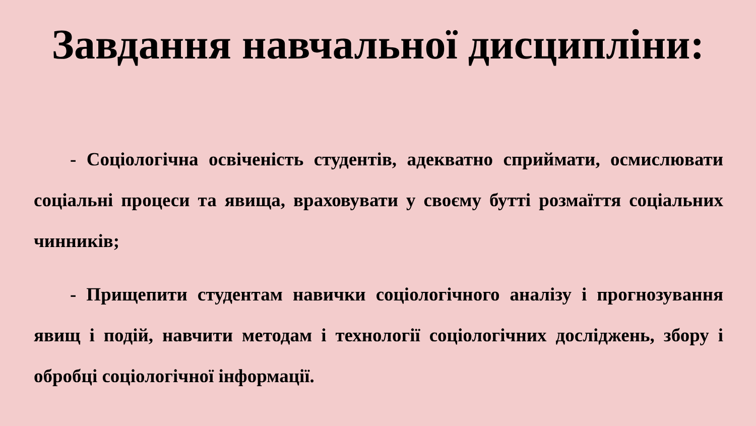Завдання навчальної дисципліни:
- Соціологічна освіченість студентів, адекватно сприймати, осмислювати соціальні процеси та явища, враховувати у своєму бутті розмаїття соціальних чинників;
- Прищепити студентам навички соціологічного аналізу і прогнозування явищ і подій, навчити методам і технології соціологічних досліджень, збору і обробці соціологічної інформації.